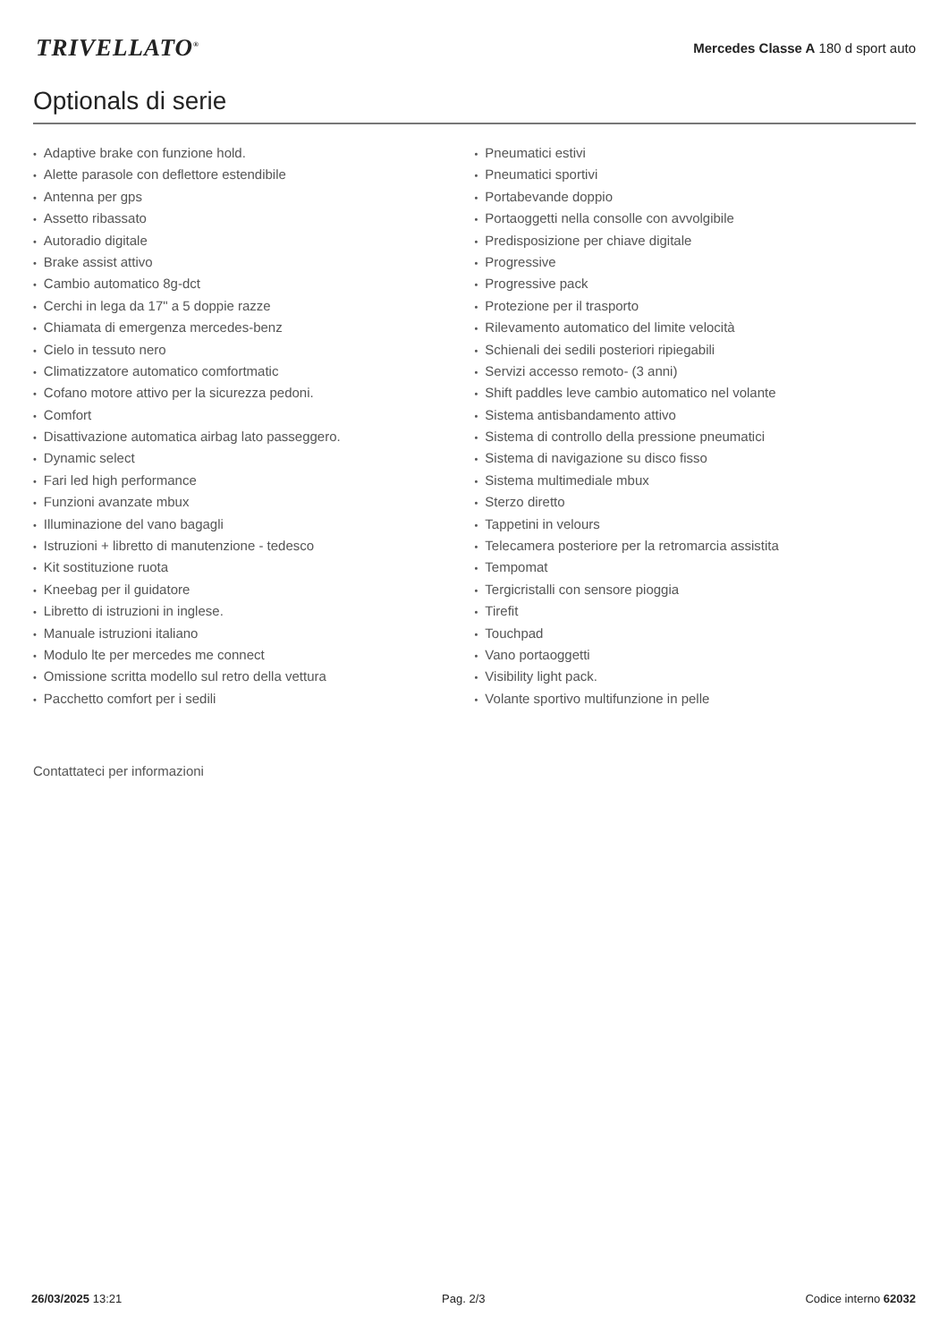TRIVELLATO<sup>®</sup>
Mercedes Classe A 180 d sport auto
Optionals di serie
Adaptive brake con funzione hold.
Alette parasole con deflettore estendibile
Antenna per gps
Assetto ribassato
Autoradio digitale
Brake assist attivo
Cambio automatico 8g-dct
Cerchi in lega da 17" a 5 doppie razze
Chiamata di emergenza mercedes-benz
Cielo in tessuto nero
Climatizzatore automatico comfortmatic
Cofano motore attivo per la sicurezza pedoni.
Comfort
Disattivazione automatica airbag lato passeggero.
Dynamic select
Fari led high performance
Funzioni avanzate mbux
Illuminazione del vano bagagli
Istruzioni + libretto di manutenzione - tedesco
Kit sostituzione ruota
Kneebag per il guidatore
Libretto di istruzioni in inglese.
Manuale istruzioni italiano
Modulo lte per mercedes me connect
Omissione scritta modello sul retro della vettura
Pacchetto comfort per i sedili
Pneumatici estivi
Pneumatici sportivi
Portabevande doppio
Portaoggetti nella consolle con avvolgibile
Predisposizione per chiave digitale
Progressive
Progressive pack
Protezione per il trasporto
Rilevamento automatico del limite velocità
Schienali dei sedili posteriori ripiegabili
Servizi accesso remoto- (3 anni)
Shift paddles leve cambio automatico nel volante
Sistema antisbandamento attivo
Sistema di controllo della pressione pneumatici
Sistema di navigazione su disco fisso
Sistema multimediale mbux
Sterzo diretto
Tappetini in velours
Telecamera posteriore per la retromarcia assistita
Tempomat
Tergicristalli con sensore pioggia
Tirefit
Touchpad
Vano portaoggetti
Visibility light pack.
Volante sportivo multifunzione in pelle
Contattateci per informazioni
26/03/2025 13:21 Pag. 2/3 Codice interno 62032